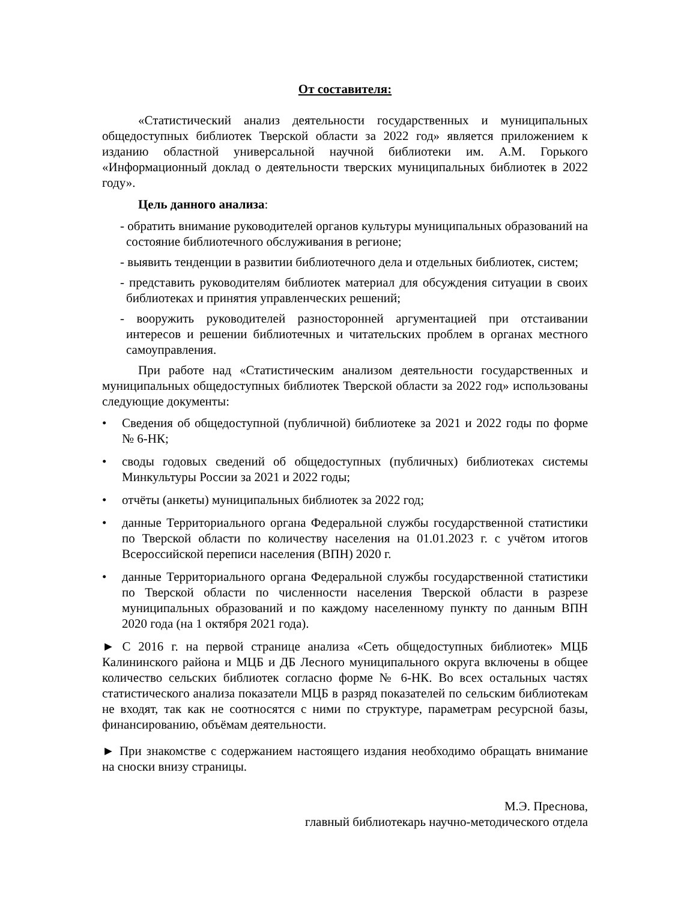От составителя:
«Статистический анализ деятельности государственных и муниципальных общедоступных библиотек Тверской области за 2022 год» является приложением к изданию областной универсальной научной библиотеки им. А.М. Горького «Информационный доклад о деятельности тверских муниципальных библиотек в 2022 году».
Цель данного анализа:
- обратить внимание руководителей органов культуры муниципальных образований на состояние библиотечного обслуживания в регионе;
- выявить тенденции в развитии библиотечного дела и отдельных библиотек, систем;
- представить руководителям библиотек материал для обсуждения ситуации в своих библиотеках и принятия управленческих решений;
- вооружить руководителей разносторонней аргументацией при отстаивании интересов и решении библиотечных и читательских проблем в органах местного самоуправления.
При работе над «Статистическим анализом деятельности государственных и муниципальных общедоступных библиотек Тверской области за 2022 год» использованы следующие документы:
• Сведения об общедоступной (публичной) библиотеке за 2021 и 2022 годы по форме № 6-НК;
• своды годовых сведений об общедоступных (публичных) библиотеках системы Минкультуры России за 2021 и 2022 годы;
• отчёты (анкеты) муниципальных библиотек за 2022 год;
• данные Территориального органа Федеральной службы государственной статистики по Тверской области по количеству населения на 01.01.2023 г. с учётом итогов Всероссийской переписи населения (ВПН) 2020 г.
• данные Территориального органа Федеральной службы государственной статистики по Тверской области по численности населения Тверской области в разрезе муниципальных образований и по каждому населенному пункту по данным ВПН 2020 года (на 1 октября 2021 года).
► С 2016 г. на первой странице анализа «Сеть общедоступных библиотек» МЦБ Калининского района и МЦБ и ДБ Лесного муниципального округа включены в общее количество сельских библиотек согласно форме № 6-НК. Во всех остальных частях статистического анализа показатели МЦБ в разряд показателей по сельским библиотекам не входят, так как не соотносятся с ними по структуре, параметрам ресурсной базы, финансированию, объёмам деятельности.
► При знакомстве с содержанием настоящего издания необходимо обращать внимание на сноски внизу страницы.
М.Э. Преснова,
главный библиотекарь научно-методического отдела